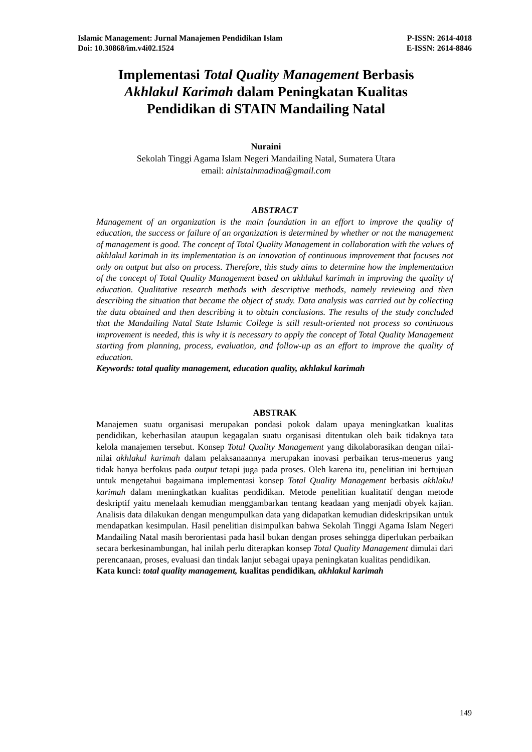Islamic Management: Jurnal Manajemen Pendidikan Islam P-ISSN: 2614-4018
Doi: 10.30868/im.v4i02.1524 E-ISSN: 2614-8846
Implementasi Total Quality Management Berbasis
Akhlakul Karimah dalam Peningkatan Kualitas
Pendidikan di STAIN Mandailing Natal
Nuraini
Sekolah Tinggi Agama Islam Negeri Mandailing Natal, Sumatera Utara
email: ainistainmadina@gmail.com
ABSTRACT
Management of an organization is the main foundation in an effort to improve the quality of education, the success or failure of an organization is determined by whether or not the management of management is good. The concept of Total Quality Management in collaboration with the values of akhlakul karimah in its implementation is an innovation of continuous improvement that focuses not only on output but also on process. Therefore, this study aims to determine how the implementation of the concept of Total Quality Management based on akhlakul karimah in improving the quality of education. Qualitative research methods with descriptive methods, namely reviewing and then describing the situation that became the object of study. Data analysis was carried out by collecting the data obtained and then describing it to obtain conclusions. The results of the study concluded that the Mandailing Natal State Islamic College is still result-oriented not process so continuous improvement is needed, this is why it is necessary to apply the concept of Total Quality Management starting from planning, process, evaluation, and follow-up as an effort to improve the quality of education.
Keywords: total quality management, education quality, akhlakul karimah
ABSTRAK
Manajemen suatu organisasi merupakan pondasi pokok dalam upaya meningkatkan kualitas pendidikan, keberhasilan ataupun kegagalan suatu organisasi ditentukan oleh baik tidaknya tata kelola manajemen tersebut. Konsep Total Quality Management yang dikolaborasikan dengan nilai-nilai akhlakul karimah dalam pelaksanaannya merupakan inovasi perbaikan terus-menerus yang tidak hanya berfokus pada output tetapi juga pada proses. Oleh karena itu, penelitian ini bertujuan untuk mengetahui bagaimana implementasi konsep Total Quality Management berbasis akhlakul karimah dalam meningkatkan kualitas pendidikan. Metode penelitian kualitatif dengan metode deskriptif yaitu menelaah kemudian menggambarkan tentang keadaan yang menjadi obyek kajian. Analisis data dilakukan dengan mengumpulkan data yang didapatkan kemudian dideskripsikan untuk mendapatkan kesimpulan. Hasil penelitian disimpulkan bahwa Sekolah Tinggi Agama Islam Negeri Mandailing Natal masih berorientasi pada hasil bukan dengan proses sehingga diperlukan perbaikan secara berkesinambungan, hal inilah perlu diterapkan konsep Total Quality Management dimulai dari perencanaan, proses, evaluasi dan tindak lanjut sebagai upaya peningkatan kualitas pendidikan.
Kata kunci: total quality management, kualitas pendidikan, akhlakul karimah
149